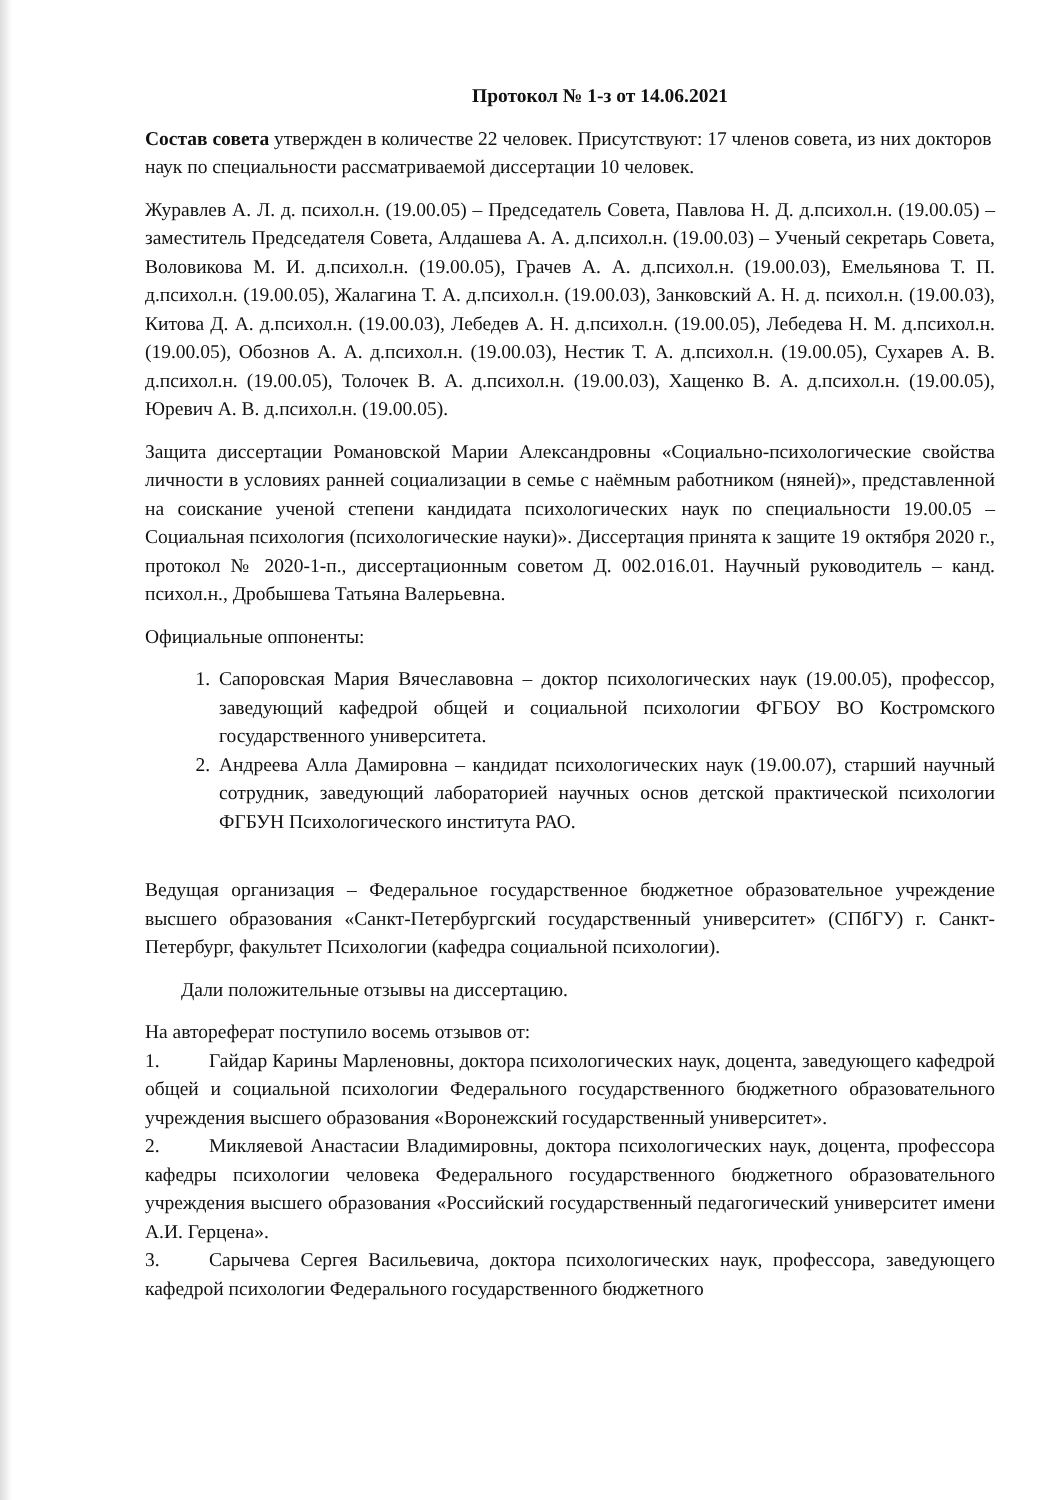Протокол № 1-з от 14.06.2021
Состав совета утвержден в количестве 22 человек. Присутствуют: 17 членов совета, из них докторов наук по специальности рассматриваемой диссертации 10 человек.
Журавлев А. Л. д. психол.н. (19.00.05) – Председатель Совета, Павлова Н. Д. д.психол.н. (19.00.05) – заместитель Председателя Совета, Алдашева А. А. д.психол.н. (19.00.03) – Ученый секретарь Совета, Воловикова М. И. д.психол.н. (19.00.05), Грачев А. А. д.психол.н. (19.00.03), Емельянова Т. П. д.психол.н. (19.00.05), Жалагина Т. А. д.психол.н. (19.00.03), Занковский А. Н. д. психол.н. (19.00.03), Китова Д. А. д.психол.н. (19.00.03), Лебедев А. Н. д.психол.н. (19.00.05), Лебедева Н. М. д.психол.н. (19.00.05), Обознов А. А. д.психол.н. (19.00.03), Нестик Т. А. д.психол.н. (19.00.05), Сухарев А. В. д.психол.н. (19.00.05), Толочек В. А. д.психол.н. (19.00.03), Хащенко В. А. д.психол.н. (19.00.05), Юревич А. В. д.психол.н. (19.00.05).
Защита диссертации Романовской Марии Александровны «Социально-психологические свойства личности в условиях ранней социализации в семье с наёмным работником (няней)», представленной на соискание ученой степени кандидата психологических наук по специальности 19.00.05 – Социальная психология (психологические науки)». Диссертация принята к защите 19 октября 2020 г., протокол № 2020-1-п., диссертационным советом Д. 002.016.01. Научный руководитель – канд. психол.н., Дробышева Татьяна Валерьевна.
Официальные оппоненты:
1. Сапоровская Мария Вячеславовна – доктор психологических наук (19.00.05), профессор, заведующий кафедрой общей и социальной психологии ФГБОУ ВО Костромского государственного университета.
2. Андреева Алла Дамировна – кандидат психологических наук (19.00.07), старший научный сотрудник, заведующий лабораторией научных основ детской практической психологии ФГБУН Психологического института РАО.
Ведущая организация – Федеральное государственное бюджетное образовательное учреждение высшего образования «Санкт-Петербургский государственный университет» (СПбГУ) г. Санкт-Петербург, факультет Психологии (кафедра социальной психологии).
Дали положительные отзывы на диссертацию.
На автореферат поступило восемь отзывов от:
1. Гайдар Карины Марленовны, доктора психологических наук, доцента, заведующего кафедрой общей и социальной психологии Федерального государственного бюджетного образовательного учреждения высшего образования «Воронежский государственный университет».
2. Микляевой Анастасии Владимировны, доктора психологических наук, доцента, профессора кафедры психологии человека Федерального государственного бюджетного образовательного учреждения высшего образования «Российский государственный педагогический университет имени А.И. Герцена».
3. Сарычева Сергея Васильевича, доктора психологических наук, профессора, заведующего кафедрой психологии Федерального государственного бюджетного